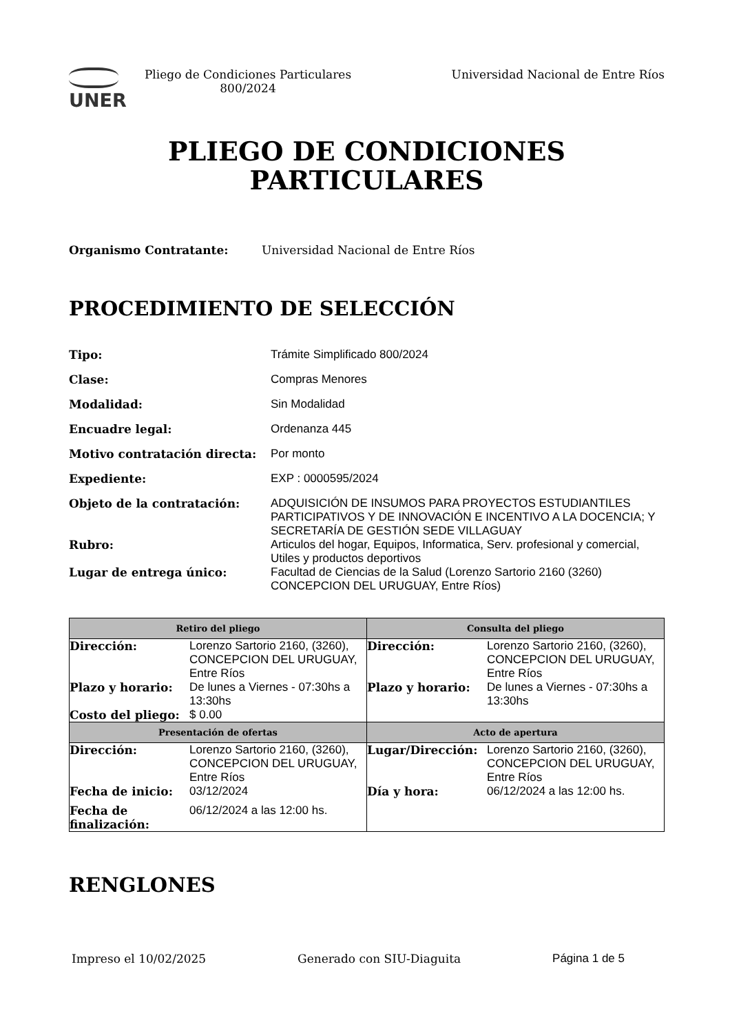UNER
Pliego de Condiciones Particulares 800/2024
Universidad Nacional de Entre Ríos
PLIEGO DE CONDICIONES
PARTICULARES
Organismo Contratante: Universidad Nacional de Entre Ríos
PROCEDIMIENTO DE SELECCIÓN
| Tipo: | Trámite Simplificado 800/2024 |
| Clase: | Compras Menores |
| Modalidad: | Sin Modalidad |
| Encuadre legal: | Ordenanza 445 |
| Motivo contratación directa: | Por monto |
| Expediente: | EXP : 0000595/2024 |
| Objeto de la contratación: | ADQUISICIÓN DE INSUMOS PARA PROYECTOS ESTUDIANTILES PARTICIPATIVOS Y DE INNOVACIÓN E INCENTIVO A LA DOCENCIA; Y SECRETARÍA DE GESTIÓN SEDE VILLAGUAY |
| Rubro: | Articulos del hogar, Equipos, Informatica, Serv. profesional y comercial, Utiles y productos deportivos |
| Lugar de entrega único: | Facultad de Ciencias de la Salud (Lorenzo Sartorio 2160 (3260) CONCEPCION DEL URUGUAY, Entre Ríos) |
| Retiro del pliego | Consulta del pliego |
| --- | --- |
| / Dirección: / Lorenzo Sartorio 2160, (3260), CONCEPCION DEL URUGUAY, Entre Ríos / / Plazo y horario: / De lunes a Viernes - 07:30hs a 13:30hs / / Costo del pliego: / $ 0.00 / | / Dirección: / Lorenzo Sartorio 2160, (3260), CONCEPCION DEL URUGUAY, Entre Ríos / / Plazo y horario: / De lunes a Viernes - 07:30hs a 13:30hs / |
| Presentación de ofertas | Acto de apertura |
| / Dirección: / Lorenzo Sartorio 2160, (3260), CONCEPCION DEL URUGUAY, Entre Ríos / / Fecha de inicio: / 03/12/2024 / / Fecha de finalización: / 06/12/2024 a las 12:00 hs. / | / Lugar/Dirección: / Lorenzo Sartorio 2160, (3260), CONCEPCION DEL URUGUAY, Entre Ríos / / Día y hora: / 06/12/2024 a las 12:00 hs. / |
RENGLONES
Impreso el 10/02/2025 Generado con SIU-Diaguita Página 1 de 5